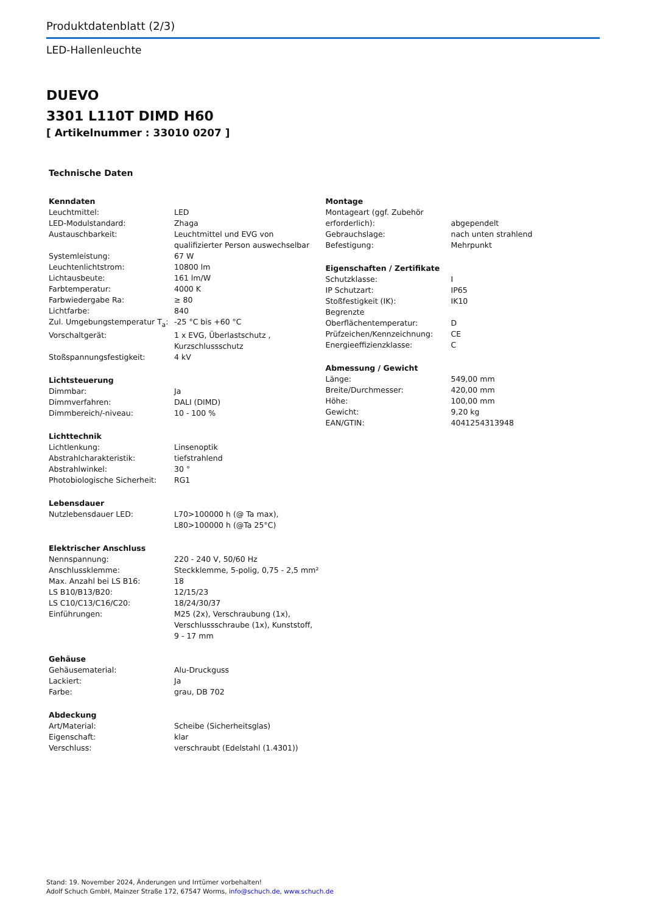Produktdatenblatt (2/3)
LED-Hallenleuchte
DUEVO
3301 L110T DIMD H60
[ Artikelnummer : 33010 0207 ]
Technische Daten
| Kenndaten | |
| --- | --- |
| Leuchtmittel: | LED |
| LED-Modulstandard: | Zhaga |
| Austauschbarkeit: | Leuchtmittel und EVG von qualifizierter Person auswechselbar |
| Systemleistung: | 67 W |
| Leuchtenlichtstrom: | 10800 lm |
| Lichtausbeute: | 161 lm/W |
| Farbtemperatur: | 4000 K |
| Farbwiedergabe Ra: | ≥ 80 |
| Lichtfarbe: | 840 |
| Zul. Umgebungstemperatur T<sub>a</sub>: | -25 °C bis +60 °C |
| Vorschaltgerät: | 1 x EVG, Überlastschutz , Kurzschlussschutz |
| Stoßspannungsfestigkeit: | 4 kV |
| Lichtsteuerung | |
| --- | --- |
| Dimmbar: | Ja |
| Dimmverfahren: | DALI (DIMD) |
| Dimmbereich/-niveau: | 10 - 100 % |
| Lichttechnik | |
| --- | --- |
| Lichtlenkung: | Linsenoptik |
| Abstrahlcharakteristik: | tiefstrahlend |
| Abstrahlwinkel: | 30 ° |
| Photobiologische Sicherheit: | RG1 |
| Lebensdauer | |
| --- | --- |
| Nutzlebensdauer LED: | L70>100000 h (@ Ta max), L80>100000 h (@Ta 25°C) |
| Elektrischer Anschluss | |
| --- | --- |
| Nennspannung: | 220 - 240 V, 50/60 Hz |
| Anschlussklemme: | Steckklemme, 5-polig, 0,75 - 2,5 mm² |
| Max. Anzahl bei LS B16: | 18 |
| LS B10/B13/B20: | 12/15/23 |
| LS C10/C13/C16/C20: | 18/24/30/37 |
| Einführungen: | M25 (2x), Verschraubung (1x), Verschlussschraube (1x), Kunststoff, 9 - 17 mm |
| Gehäuse | |
| --- | --- |
| Gehäusematerial: | Alu-Druckguss |
| Lackiert: | Ja |
| Farbe: | grau, DB 702 |
| Abdeckung | |
| --- | --- |
| Art/Material: | Scheibe (Sicherheitsglas) |
| Eigenschaft: | klar |
| Verschluss: | verschraubt (Edelstahl (1.4301)) |
| Montage | |
| --- | --- |
| Montageart (ggf. Zubehör erforderlich): | abgependelt |
| Gebrauchslage: | nach unten strahlend |
| Befestigung: | Mehrpunkt |
| Eigenschaften / Zertifikate | |
| --- | --- |
| Schutzklasse: | I |
| IP Schutzart: | IP65 |
| Stoßfestigkeit (IK): | IK10 |
| Begrenzte Oberflächentemperatur: | D |
| Prüfzeichen/Kennzeichnung: | CE |
| Energieeffizienzklasse: | C |
| Abmessung / Gewicht | |
| --- | --- |
| Länge: | 549,00 mm |
| Breite/Durchmesser: | 420,00 mm |
| Höhe: | 100,00 mm |
| Gewicht: | 9,20 kg |
| EAN/GTIN: | 4041254313948 |
Stand: 19. November 2024, Änderungen und Irrtümer vorbehalten!
Adolf Schuch GmbH, Mainzer Straße 172, 67547 Worms, info@schuch.de, www.schuch.de